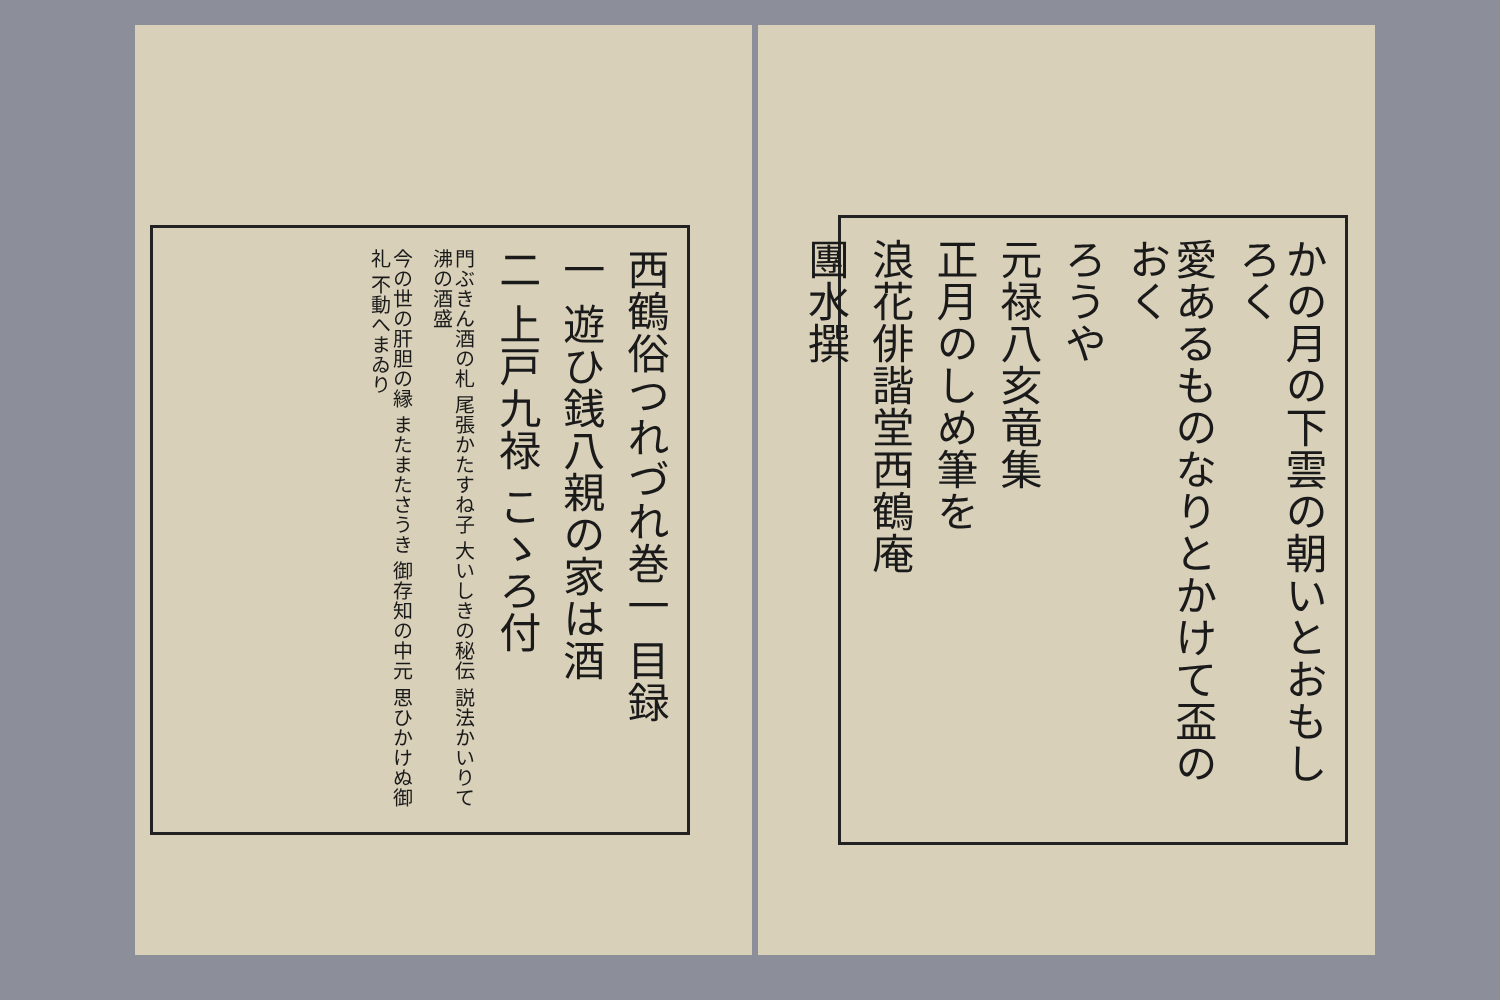西鶴俗つれづれ巻一 目録
一 遊ひ銭八親の家は酒
二 上戸九禄 こゝろ付
門ぶきん酒の札 尾張かたすね子 大いしきの秘伝 説法かいりて 沸の酒盛
今の世の肝胆の縁 またまたさうき 御存知の中元 思ひかけぬ御礼 不動へまゐり
かの月の下雲の朝いとおもしろく
愛あるものなりとかけて盃のおく
ろうや
元禄八亥竜集
正月のしめ筆を
浪花俳諧堂西鶴庵
團水撰